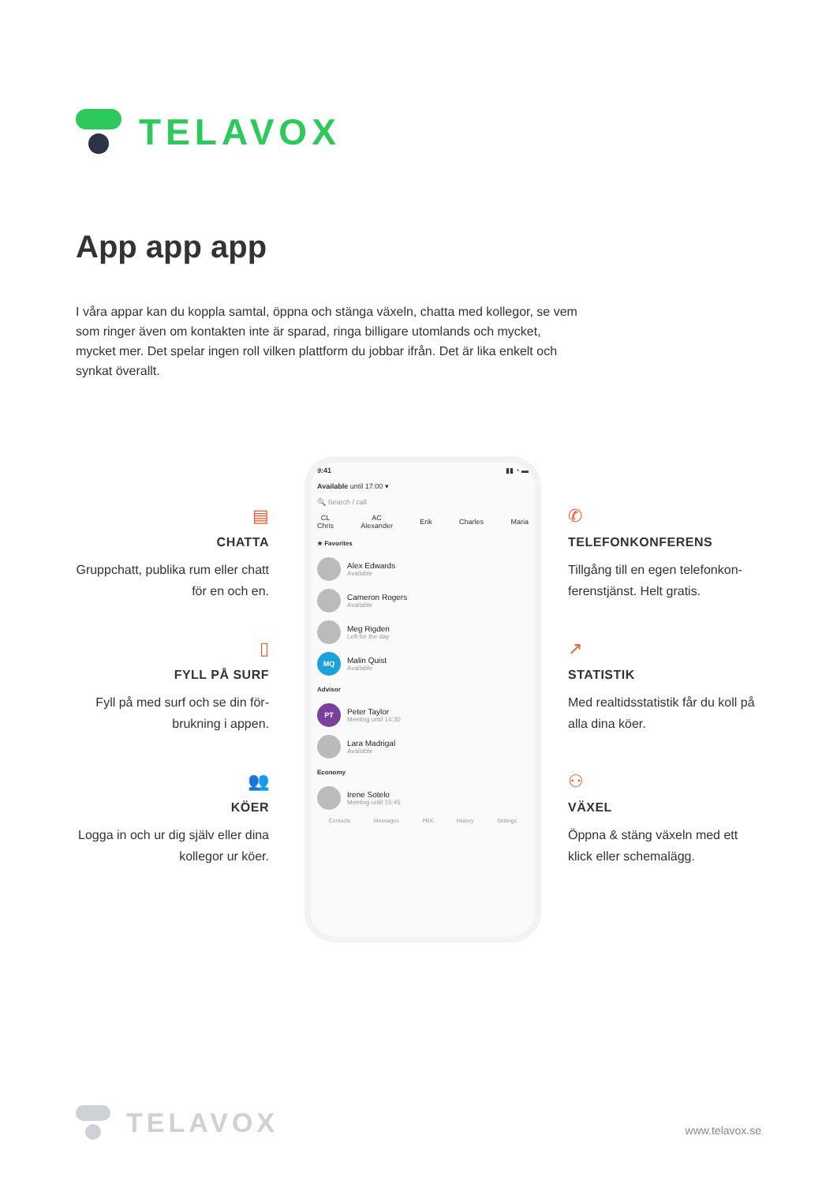TELAVOX
App app app
I våra appar kan du koppla samtal, öppna och stänga växeln, chatta med kollegor, se vem som ringer även om kontakten inte är sparad, ringa billigare utomlands och mycket, mycket mer. Det spelar ingen roll vilken plattform du jobbar ifrån. Det är lika enkelt och synkat överallt.
▤
CHATTA
Gruppchatt, publika rum eller chatt för en och en.
▯
FYLL PÅ SURF
Fyll på med surf och se din för-brukning i appen.
👥
KÖER
Logga in och ur dig själv eller dina kollegor ur köer.
✆
TELEFONKONFERENS
Tillgång till en egen telefonkon-ferenstjänst. Helt gratis.
↗
STATISTIK
Med realtidsstatistik får du koll på alla dina köer.
⚇
VÄXEL
Öppna & stäng växeln med ett klick eller schemalägg.
9:41 ▮▮ ◔ ▬
Available until 17:00 ▾
🔍 Search / call
CL
Chris AC
Alexander Erik Charles Maria
★ Favorites
Alex Edwards
Available
Cameron Rogers
Available
Meg Rigden
Left for the day
MQ
Malin Quist
Available
Advisor
PT
Peter Taylor
Meeting until 14:30
Lara Madrigal
Available
Economy
Irene Sotelo
Meeting until 15:45
Contacts Messages PBX History Settings
TELAVOX
www.telavox.se